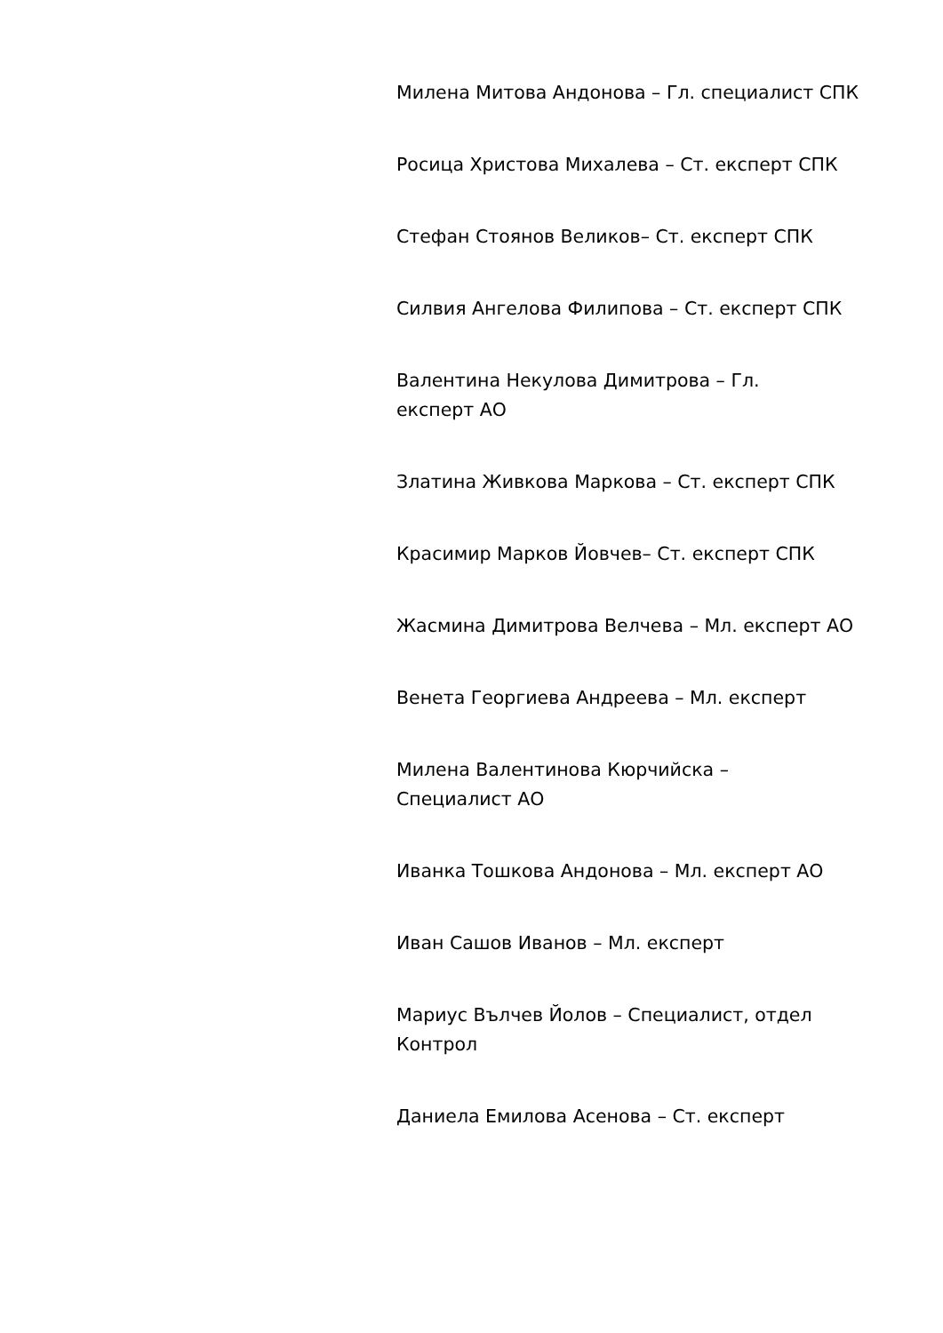Милена Митова Андонова – Гл. специалист СПК
Росица Христова Михалева – Ст. експерт СПК
Стефан Стоянов Великов– Ст. експерт СПК
Силвия Ангелова Филипова – Ст. експерт СПК
Валентина Некулова Димитрова – Гл.
експерт АО
Златина Живкова Маркова – Ст. експерт СПК
Красимир Марков Йовчев– Ст. експерт СПК
Жасмина Димитрова Велчева – Мл. експерт АО
Венета Георгиева Андреева – Мл. експерт
Милена Валентинова Кюрчийска –
Специалист АО
Иванка Тошкова Андонова – Мл. експерт АО
Иван Сашов Иванов – Мл. експерт
Мариус Вълчев Йолов – Специалист, отдел Контрол
Даниела Емилова Асенова – Ст. експерт